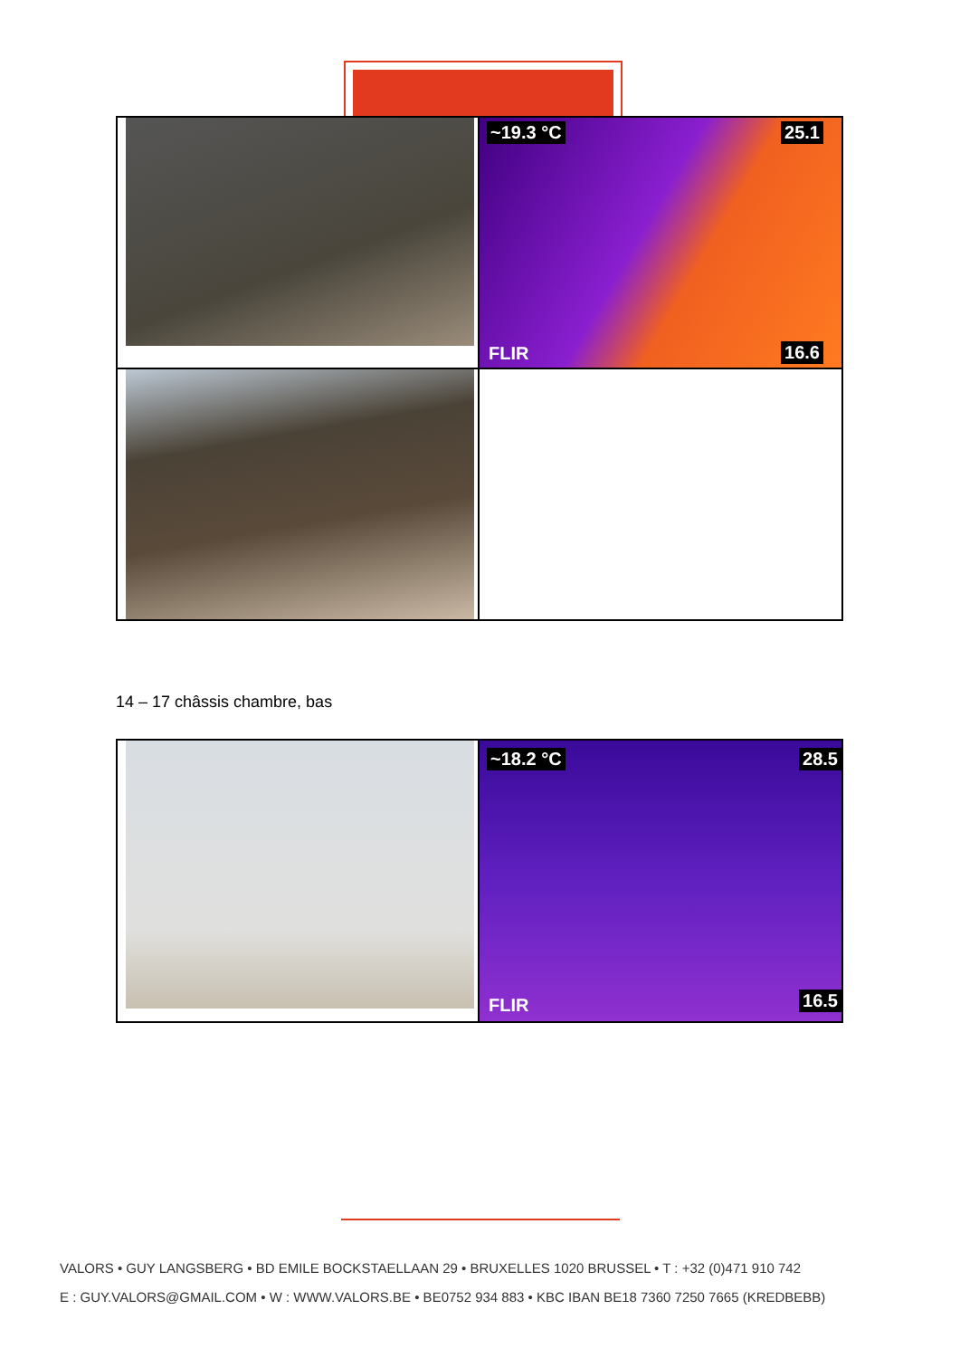~19.3 °C 25.1
16.6 FLIR
14 – 17 châssis chambre, bas
~18.2 °C 28.5
16.5 FLIR
VALORS • GUY LANGSBERG • BD EMILE BOCKSTAELLAAN 29 • BRUXELLES 1020 BRUSSEL • T : +32 (0)471 910 742
E : GUY.VALORS@GMAIL.COM • W : WWW.VALORS.BE • BE0752 934 883 • KBC IBAN BE18 7360 7250 7665 (KREDBEBB)